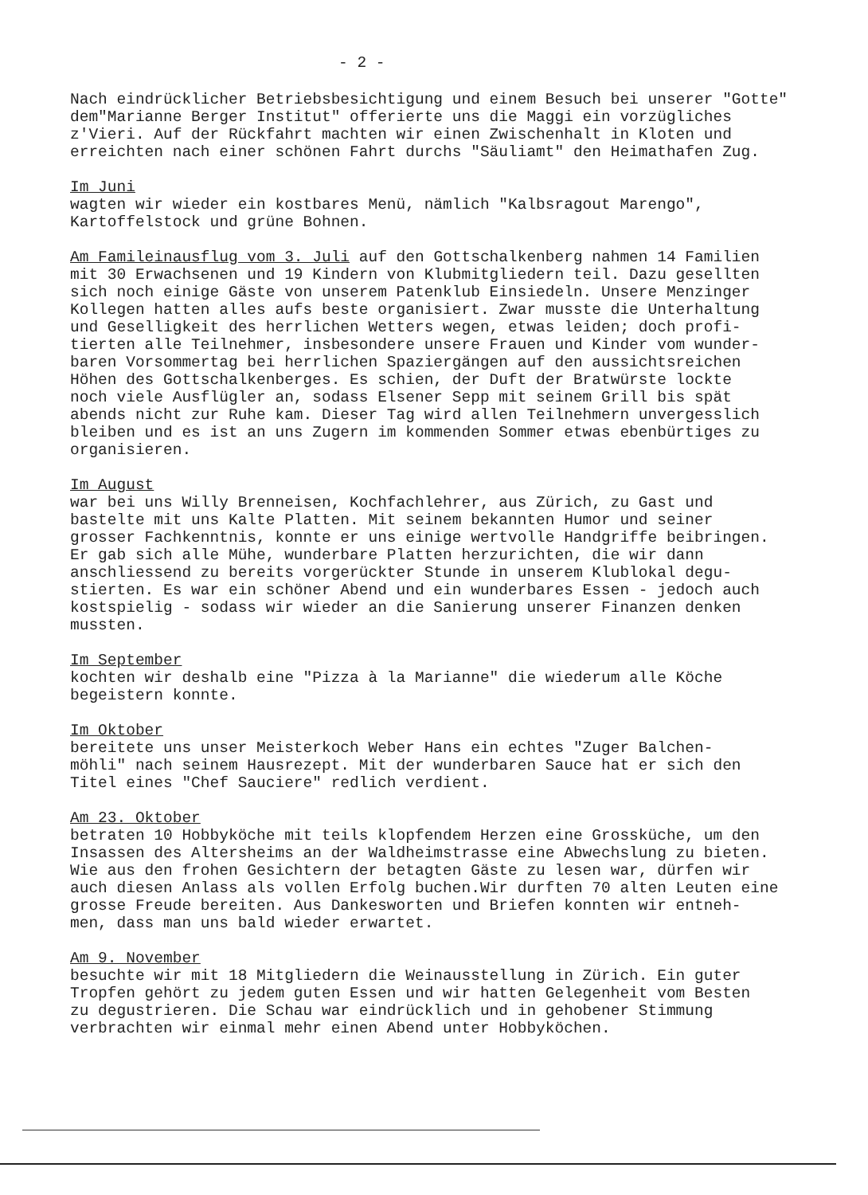- 2 -
Nach eindrücklicher Betriebsbesichtigung und einem Besuch bei unserer "Gotte" dem"Marianne Berger Institut" offerierte uns die Maggi ein vorzügliches z'Vieri. Auf der Rückfahrt machten wir einen Zwischenhalt in Kloten und erreichten nach einer schönen Fahrt durchs "Säuliamt" den Heimathafen Zug.
Im Juni wagten wir wieder ein kostbares Menü, nämlich "Kalbsragout Marengo", Kartoffelstock und grüne Bohnen.
Am Famileinausflug vom 3. Juli auf den Gottschalkenberg nahmen 14 Familien mit 30 Erwachsenen und 19 Kindern von Klubmitgliedern teil. Dazu gesellten sich noch einige Gäste von unserem Patenklub Einsiedeln. Unsere Menzinger Kollegen hatten alles aufs beste organisiert. Zwar musste die Unterhaltung und Geselligkeit des herrlichen Wetters wegen, etwas leiden; doch profi- tierten alle Teilnehmer, insbesondere unsere Frauen und Kinder vom wunder- baren Vorsommertag bei herrlichen Spaziergängen auf den aussichtsreichen Höhen des Gottschalkenberges. Es schien, der Duft der Bratwürste lockte noch viele Ausflügler an, sodass Elsener Sepp mit seinem Grill bis spät abends nicht zur Ruhe kam. Dieser Tag wird allen Teilnehmern unvergesslich bleiben und es ist an uns Zugern im kommenden Sommer etwas ebenbürtiges zu organisieren.
Im August war bei uns Willy Brenneisen, Kochfachlehrer, aus Zürich, zu Gast und bastelte mit uns Kalte Platten. Mit seinem bekannten Humor und seiner grosser Fachkenntnis, konnte er uns einige wertvolle Handgriffe beibringen. Er gab sich alle Mühe, wunderbare Platten herzurichten, die wir dann anschliessend zu bereits vorgerückter Stunde in unserem Klublokal degu- stierten. Es war ein schöner Abend und ein wunderbares Essen - jedoch auch kostspielig - sodass wir wieder an die Sanierung unserer Finanzen denken mussten.
Im September kochten wir deshalb eine "Pizza à la Marianne" die wiederum alle Köche begeistern konnte.
Im Oktober bereitete uns unser Meisterkoch Weber Hans ein echtes "Zuger Balchen- möhli" nach seinem Hausrezept. Mit der wunderbaren Sauce hat er sich den Titel eines "Chef Sauciere" redlich verdient.
Am 23. Oktober betraten 10 Hobbyköche mit teils klopfendem Herzen eine Grossküche, um den Insassen des Altersheims an der Waldheimstrasse eine Abwechslung zu bieten. Wie aus den frohen Gesichtern der betagten Gäste zu lesen war, dürfen wir auch diesen Anlass als vollen Erfolg buchen.Wir durften 70 alten Leuten eine grosse Freude bereiten. Aus Dankesworten und Briefen konnten wir entneh- men, dass man uns bald wieder erwartet.
Am 9. November besuchte wir mit 18 Mitgliedern die Weinausstellung in Zürich. Ein guter Tropfen gehört zu jedem guten Essen und wir hatten Gelegenheit vom Besten zu degustrieren. Die Schau war eindrücklich und in gehobener Stimmung verbrachten wir einmal mehr einen Abend unter Hobbyköchen.